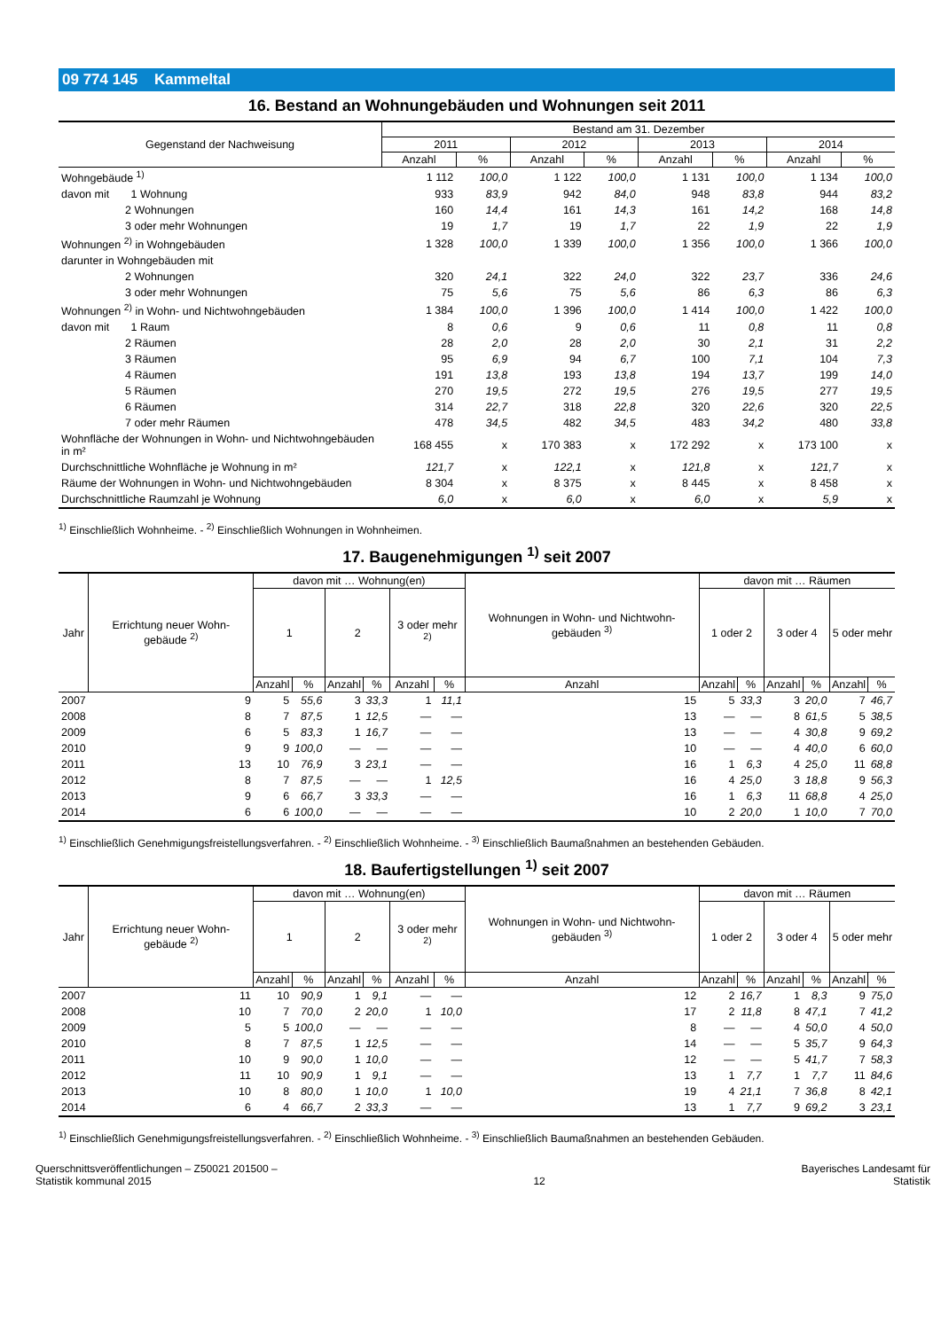09 774 145 Kammeltal
16. Bestand an Wohnungebäuden und Wohnungen seit 2011
| Gegenstand der Nachweisung | Bestand am 31. Dezember | | | | | | | |
| --- | --- | --- | --- | --- | --- | --- | --- | --- |
| | 2011 | | 2012 | | 2013 | | 2014 | |
| | Anzahl | % | Anzahl | % | Anzahl | % | Anzahl | % |
| Wohngebäude <sup>1)</sup> | 1 112 | 100,0 | 1 122 | 100,0 | 1 131 | 100,0 | 1 134 | 100,0 |
| davon mit 1 Wohnung | 933 | 83,9 | 942 | 84,0 | 948 | 83,8 | 944 | 83,2 |
| 2 Wohnungen | 160 | 14,4 | 161 | 14,3 | 161 | 14,2 | 168 | 14,8 |
| 3 oder mehr Wohnungen | 19 | 1,7 | 19 | 1,7 | 22 | 1,9 | 22 | 1,9 |
| Wohnungen <sup>2)</sup> in Wohngebäuden | 1 328 | 100,0 | 1 339 | 100,0 | 1 356 | 100,0 | 1 366 | 100,0 |
| darunter in Wohngebäuden mit | | | | | | | | |
| 2 Wohnungen | 320 | 24,1 | 322 | 24,0 | 322 | 23,7 | 336 | 24,6 |
| 3 oder mehr Wohnungen | 75 | 5,6 | 75 | 5,6 | 86 | 6,3 | 86 | 6,3 |
| Wohnungen <sup>2)</sup> in Wohn- und Nichtwohngebäuden | 1 384 | 100,0 | 1 396 | 100,0 | 1 414 | 100,0 | 1 422 | 100,0 |
| davon mit 1 Raum | 8 | 0,6 | 9 | 0,6 | 11 | 0,8 | 11 | 0,8 |
| 2 Räumen | 28 | 2,0 | 28 | 2,0 | 30 | 2,1 | 31 | 2,2 |
| 3 Räumen | 95 | 6,9 | 94 | 6,7 | 100 | 7,1 | 104 | 7,3 |
| 4 Räumen | 191 | 13,8 | 193 | 13,8 | 194 | 13,7 | 199 | 14,0 |
| 5 Räumen | 270 | 19,5 | 272 | 19,5 | 276 | 19,5 | 277 | 19,5 |
| 6 Räumen | 314 | 22,7 | 318 | 22,8 | 320 | 22,6 | 320 | 22,5 |
| 7 oder mehr Räumen | 478 | 34,5 | 482 | 34,5 | 483 | 34,2 | 480 | 33,8 |
| Wohnfläche der Wohnungen in Wohn- und Nichtwohngebäuden in m² | 168 455 | x | 170 383 | x | 172 292 | x | 173 100 | x |
| Durchschnittliche Wohnfläche je Wohnung in m² | 121,7 | x | 122,1 | x | 121,8 | x | 121,7 | x |
| Räume der Wohnungen in Wohn- und Nichtwohngebäuden | 8 304 | x | 8 375 | x | 8 445 | x | 8 458 | x |
| Durchschnittliche Raumzahl je Wohnung | 6,0 | x | 6,0 | x | 6,0 | x | 5,9 | x |
<sup>1)</sup> Einschließlich Wohnheime. - <sup>2)</sup> Einschließlich Wohnungen in Wohnheimen.
17. Baugenehmigungen <sup>1)</sup> seit 2007
| Jahr | Errichtung neuer Wohn-gebäude <sup>2)</sup> | davon mit … Wohnung(en) | | | | | | Wohnungen in Wohn- und Nichtwohn-gebäuden <sup>3)</sup> | davon mit … Räumen | | | | | |
| --- | --- | --- | --- | --- | --- | --- | --- | --- | --- | --- | --- | --- | --- | --- |
| | | 1 | | 2 | | 3 oder mehr <sup>2)</sup> | | | 1 oder 2 | | 3 oder 4 | | 5 oder mehr | |
| | | Anzahl | % | Anzahl | % | Anzahl | % | Anzahl | Anzahl | % | Anzahl | % | Anzahl | % |
| 2007 | 9 | 5 | 55,6 | 3 | 33,3 | 1 | 11,1 | 15 | 5 | 33,3 | 3 | 20,0 | 7 | 46,7 |
| 2008 | 8 | 7 | 87,5 | 1 | 12,5 | — | — | 13 | — | — | 8 | 61,5 | 5 | 38,5 |
| 2009 | 6 | 5 | 83,3 | 1 | 16,7 | — | — | 13 | — | — | 4 | 30,8 | 9 | 69,2 |
| 2010 | 9 | 9 | 100,0 | — | — | — | — | 10 | — | — | 4 | 40,0 | 6 | 60,0 |
| 2011 | 13 | 10 | 76,9 | 3 | 23,1 | — | — | 16 | 1 | 6,3 | 4 | 25,0 | 11 | 68,8 |
| 2012 | 8 | 7 | 87,5 | — | — | 1 | 12,5 | 16 | 4 | 25,0 | 3 | 18,8 | 9 | 56,3 |
| 2013 | 9 | 6 | 66,7 | 3 | 33,3 | — | — | 16 | 1 | 6,3 | 11 | 68,8 | 4 | 25,0 |
| 2014 | 6 | 6 | 100,0 | — | — | — | — | 10 | 2 | 20,0 | 1 | 10,0 | 7 | 70,0 |
<sup>1)</sup> Einschließlich Genehmigungsfreistellungsverfahren. - <sup>2)</sup> Einschließlich Wohnheime. - <sup>3)</sup> Einschließlich Baumaßnahmen an bestehenden Gebäuden.
18. Baufertigstellungen <sup>1)</sup> seit 2007
| Jahr | Errichtung neuer Wohn-gebäude <sup>2)</sup> | davon mit … Wohnung(en) | | | | | | Wohnungen in Wohn- und Nichtwohn-gebäuden <sup>3)</sup> | davon mit … Räumen | | | | | |
| --- | --- | --- | --- | --- | --- | --- | --- | --- | --- | --- | --- | --- | --- | --- |
| | | 1 | | 2 | | 3 oder mehr <sup>2)</sup> | | | 1 oder 2 | | 3 oder 4 | | 5 oder mehr | |
| | | Anzahl | % | Anzahl | % | Anzahl | % | Anzahl | Anzahl | % | Anzahl | % | Anzahl | % |
| 2007 | 11 | 10 | 90,9 | 1 | 9,1 | — | — | 12 | 2 | 16,7 | 1 | 8,3 | 9 | 75,0 |
| 2008 | 10 | 7 | 70,0 | 2 | 20,0 | 1 | 10,0 | 17 | 2 | 11,8 | 8 | 47,1 | 7 | 41,2 |
| 2009 | 5 | 5 | 100,0 | — | — | — | — | 8 | — | — | 4 | 50,0 | 4 | 50,0 |
| 2010 | 8 | 7 | 87,5 | 1 | 12,5 | — | — | 14 | — | — | 5 | 35,7 | 9 | 64,3 |
| 2011 | 10 | 9 | 90,0 | 1 | 10,0 | — | — | 12 | — | — | 5 | 41,7 | 7 | 58,3 |
| 2012 | 11 | 10 | 90,9 | 1 | 9,1 | — | — | 13 | 1 | 7,7 | 1 | 7,7 | 11 | 84,6 |
| 2013 | 10 | 8 | 80,0 | 1 | 10,0 | 1 | 10,0 | 19 | 4 | 21,1 | 7 | 36,8 | 8 | 42,1 |
| 2014 | 6 | 4 | 66,7 | 2 | 33,3 | — | — | 13 | 1 | 7,7 | 9 | 69,2 | 3 | 23,1 |
<sup>1)</sup> Einschließlich Genehmigungsfreistellungsverfahren. - <sup>2)</sup> Einschließlich Wohnheime. - <sup>3)</sup> Einschließlich Baumaßnahmen an bestehenden Gebäuden.
Querschnittsveröffentlichungen – Z50021 201500 –
Statistik kommunal 2015
12
Bayerisches Landesamt für
Statistik